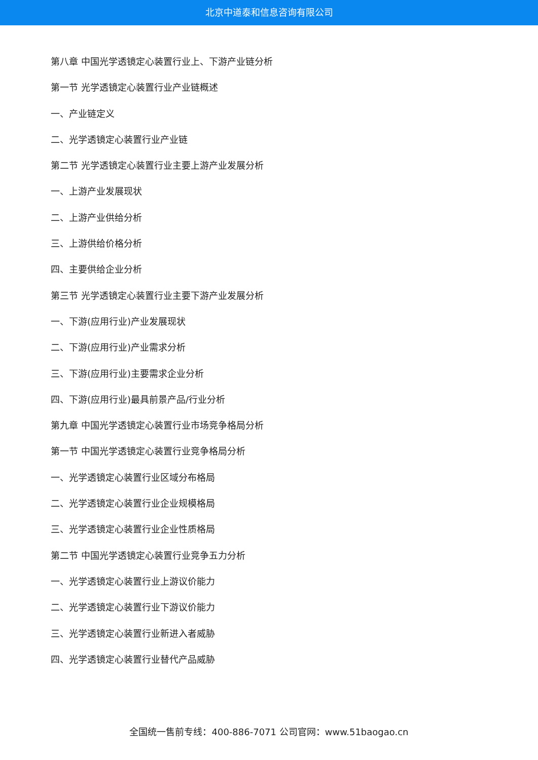北京中道泰和信息咨询有限公司
第八章 中国光学透镜定心装置行业上、下游产业链分析
第一节 光学透镜定心装置行业产业链概述
一、产业链定义
二、光学透镜定心装置行业产业链
第二节 光学透镜定心装置行业主要上游产业发展分析
一、上游产业发展现状
二、上游产业供给分析
三、上游供给价格分析
四、主要供给企业分析
第三节 光学透镜定心装置行业主要下游产业发展分析
一、下游(应用行业)产业发展现状
二、下游(应用行业)产业需求分析
三、下游(应用行业)主要需求企业分析
四、下游(应用行业)最具前景产品/行业分析
第九章 中国光学透镜定心装置行业市场竞争格局分析
第一节 中国光学透镜定心装置行业竞争格局分析
一、光学透镜定心装置行业区域分布格局
二、光学透镜定心装置行业企业规模格局
三、光学透镜定心装置行业企业性质格局
第二节 中国光学透镜定心装置行业竞争五力分析
一、光学透镜定心装置行业上游议价能力
二、光学透镜定心装置行业下游议价能力
三、光学透镜定心装置行业新进入者威胁
四、光学透镜定心装置行业替代产品威胁
全国统一售前专线：400-886-7071 公司官网：www.51baogao.cn